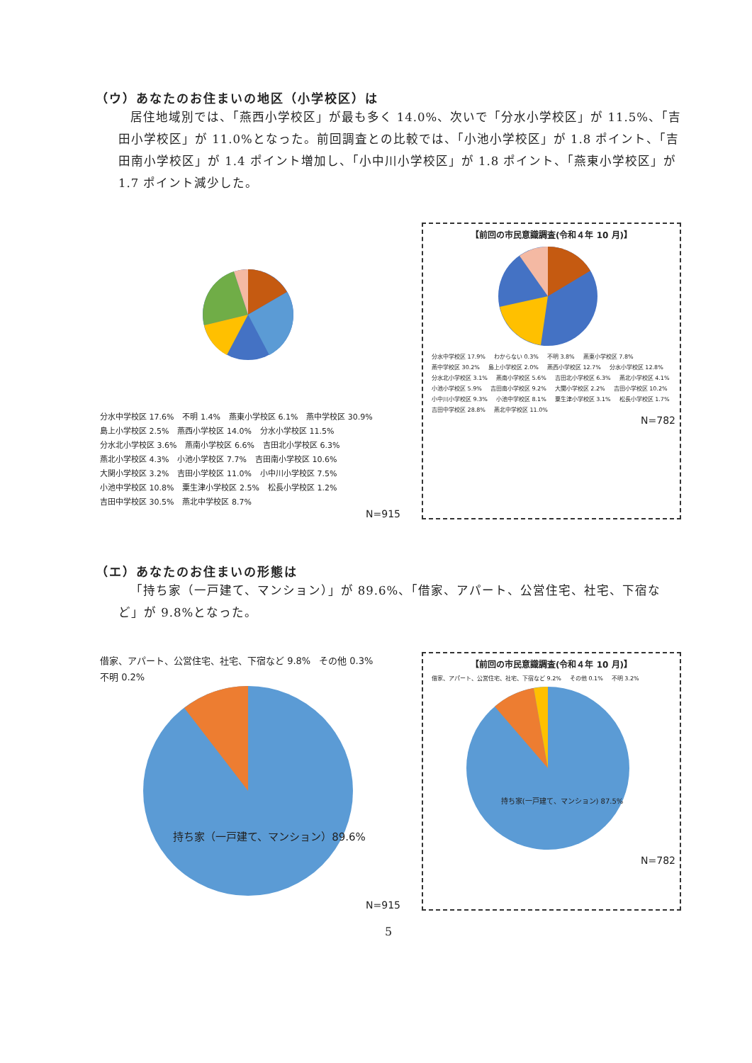（ウ）あなたのお住まいの地区（小学校区）は
居住地域別では、「燕西小学校区」が最も多く 14.0%、次いで「分水小学校区」が 11.5%、「吉田小学校区」が 11.0%となった。前回調査との比較では、「小池小学校区」が 1.8 ポイント、「吉田南小学校区」が 1.4 ポイント増加し、「小中川小学校区」が 1.8 ポイント、「燕東小学校区」が 1.7 ポイント減少した。
分水中学校区 17.6% 不明 1.4% 燕東小学校区 6.1% 燕中学校区 30.9% 島上小学校区 2.5% 燕西小学校区 14.0% 分水小学校区 11.5% 分水北小学校区 3.6% 燕南小学校区 6.6% 吉田北小学校区 6.3% 燕北小学校区 4.3% 小池小学校区 7.7% 吉田南小学校区 10.6% 大関小学校区 3.2% 吉田小学校区 11.0% 小中川小学校区 7.5% 小池中学校区 10.8% 粟生津小学校区 2.5% 松長小学校区 1.2% 吉田中学校区 30.5% 燕北中学校区 8.7%
N=915
【前回の市民意識調査(令和４年 10 月)】
分水中学校区 17.9% わからない 0.3% 不明 3.8% 燕東小学校区 7.8% 燕中学校区 30.2% 島上小学校区 2.0% 燕西小学校区 12.7% 分水小学校区 12.8% 分水北小学校区 3.1% 燕南小学校区 5.6% 吉田北小学校区 6.3% 燕北小学校区 4.1% 小池小学校区 5.9% 吉田南小学校区 9.2% 大関小学校区 2.2% 吉田小学校区 10.2% 小中川小学校区 9.3% 小池中学校区 8.1% 粟生津小学校区 3.1% 松長小学校区 1.7% 吉田中学校区 28.8% 燕北中学校区 11.0%
N=782
（エ）あなたのお住まいの形態は
「持ち家（一戸建て、マンション）」が 89.6%、「借家、アパート、公営住宅、社宅、下宿など」が 9.8%となった。
借家、アパート、公営住宅、社宅、下宿など 9.8% その他 0.3% 不明 0.2%
持ち家（一戸建て、マンション）89.6%
N=915
【前回の市民意識調査(令和４年 10 月)】
借家、アパート、公営住宅、社宅、下宿など 9.2% その他 0.1% 不明 3.2%
持ち家(一戸建て、マンション) 87.5%
N=782
5